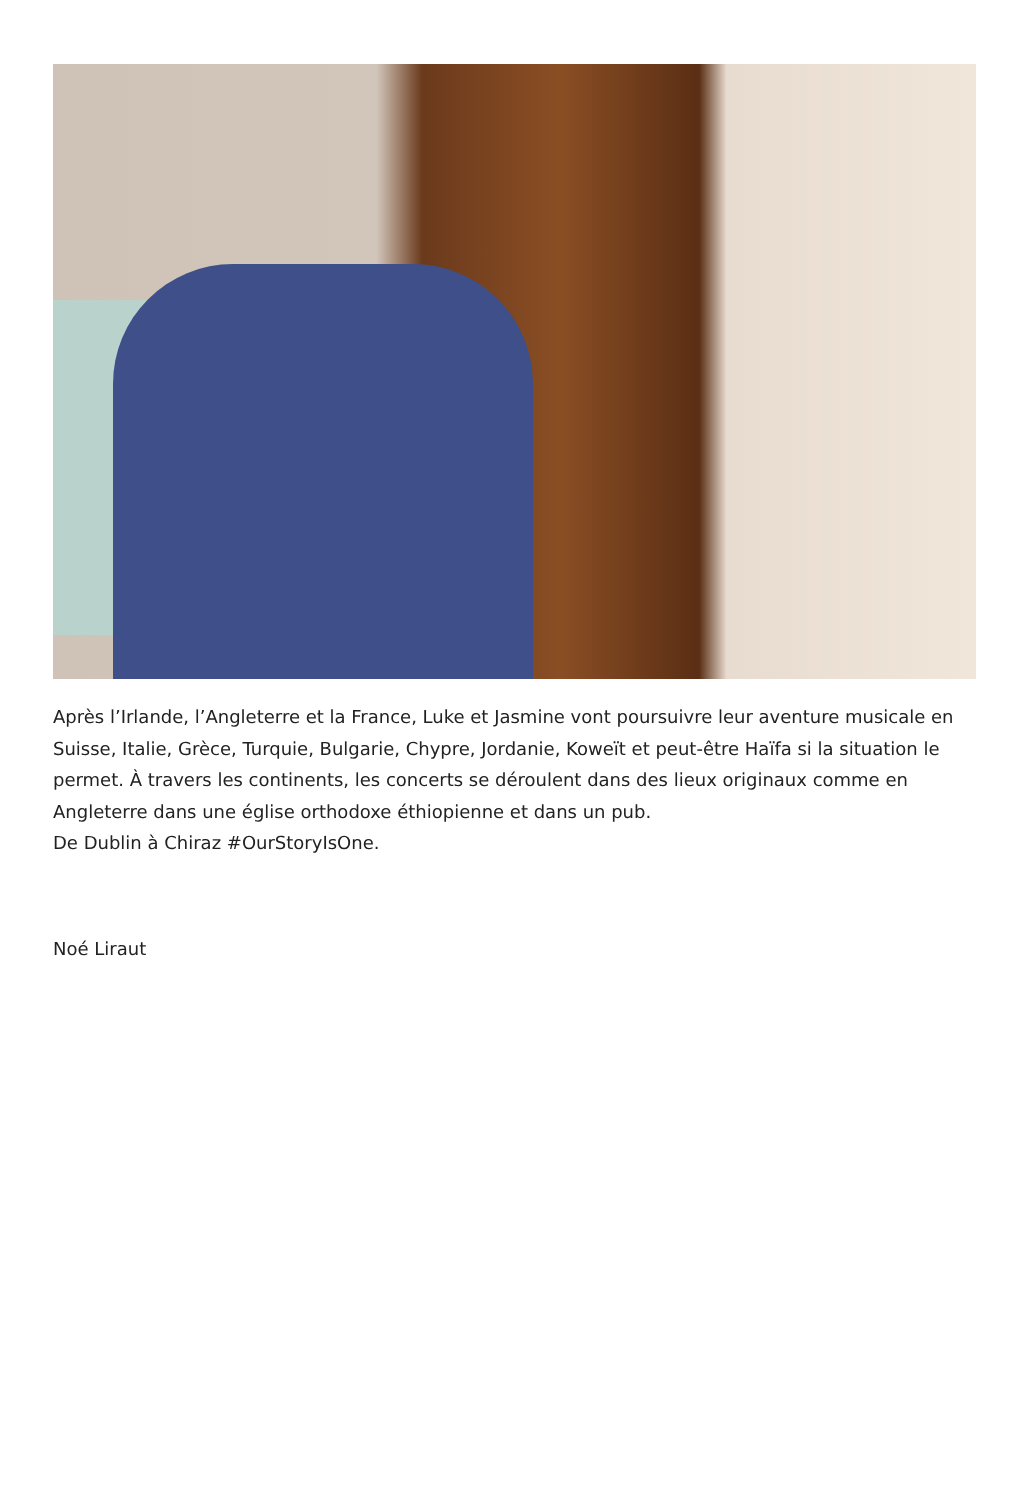Après l’Irlande, l’Angleterre et la France, Luke et Jasmine vont poursuivre leur aventure musicale en Suisse, Italie, Grèce, Turquie, Bulgarie, Chypre, Jordanie, Koweït et peut-être Haïfa si la situation le permet. À travers les continents, les concerts se déroulent dans des lieux originaux comme en Angleterre dans une église orthodoxe éthiopienne et dans un pub.
De Dublin à Chiraz #OurStoryIsOne.
Noé Liraut